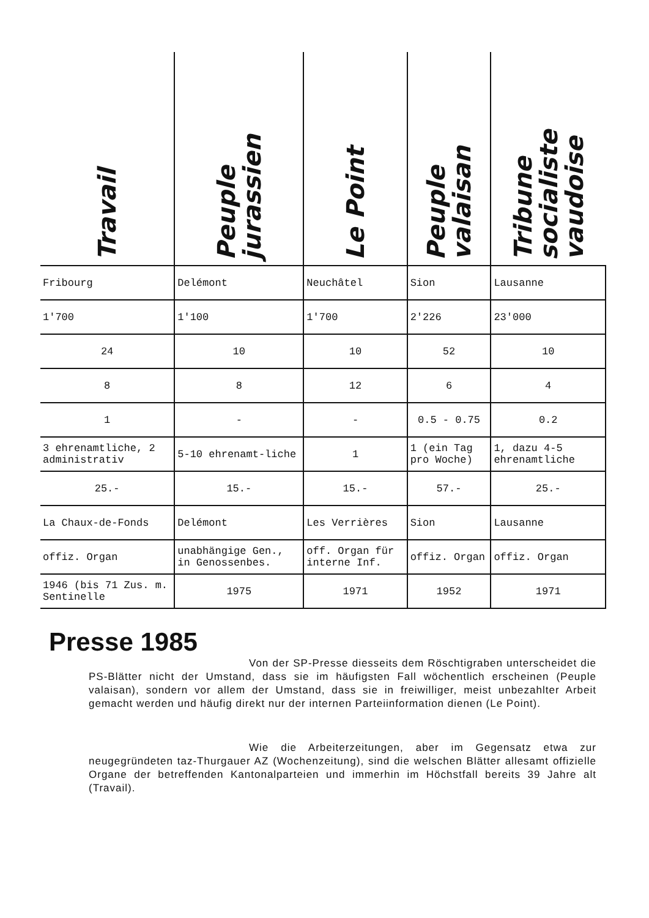| Travail | Peuple jurassien | Le Point | Peuple valaisan | Tribune socialiste vaudoise |
| --- | --- | --- | --- | --- |
| Fribourg | Delémont | Neuchâtel | Sion | Lausanne |
| 1'700 | 1'100 | 1'700 | 2'226 | 23'000 |
| 24 | 10 | 10 | 52 | 10 |
| 8 | 8 | 12 | 6 | 4 |
| 1 | - | - | 0.5 - 0.75 | 0.2 |
| 3 ehrenamtliche, 2 administrativ | 5-10 ehrenamt-liche | 1 | 1 (ein Tag pro Woche) | 1, dazu 4-5 ehrenamtliche |
| 25.- | 15.- | 15.- | 57.- | 25.- |
| La Chaux-de-Fonds | Delémont | Les Verrières | Sion | Lausanne |
| offiz. Organ | unabhängige Gen., in Genossenbes. | off. Organ für interne Inf. | offiz. Organ | offiz. Organ |
| 1946 (bis 71 Zus. m. Sentinelle | 1975 | 1971 | 1952 | 1971 |
Presse 1985
Von der SP-Presse diesseits dem Röschtigraben unterscheidet die PS-Blätter nicht der Umstand, dass sie im häufigsten Fall wöchentlich erscheinen (Peuple valaisan), sondern vor allem der Umstand, dass sie in freiwilliger, meist unbezahlter Arbeit gemacht werden und häufig direkt nur der internen Parteiinformation dienen (Le Point).
Wie die Arbeiterzeitungen, aber im Gegensatz etwa zur neugegründeten taz-Thurgauer AZ (Wochenzeitung), sind die welschen Blätter allesamt offizielle Organe der betreffenden Kantonalparteien und immerhin im Höchstfall bereits 39 Jahre alt (Travail).